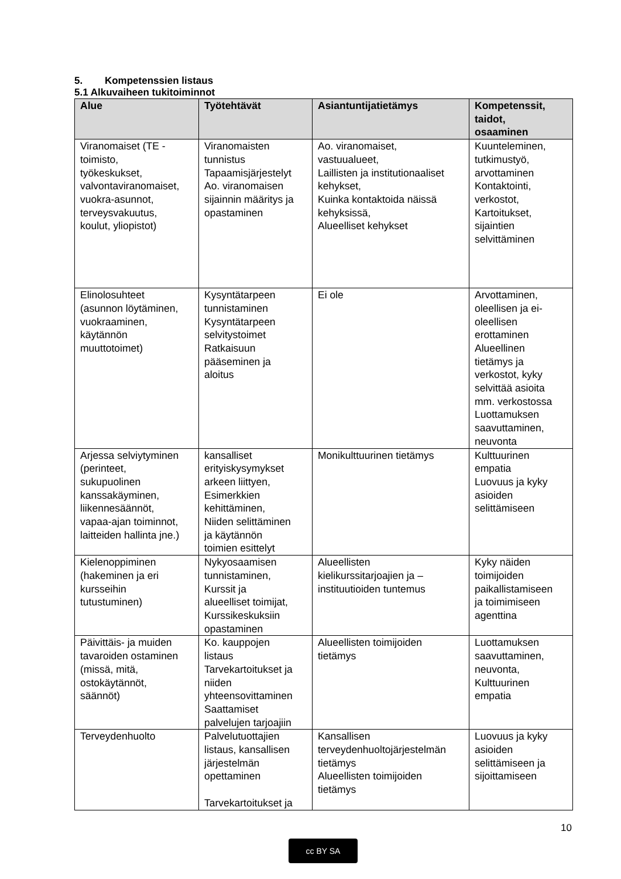5. Kompetenssien listaus
5.1 Alkuvaiheen tukitoiminnot
| Alue | Työtehtävät | Asiantuntijatietämys | Kompetenssit, taidot, osaaminen |
| --- | --- | --- | --- |
| Viranomaiset (TE - toimisto, työkeskukset, valvontaviranomaiset, vuokra-asunnot, terveysvakuutus, koulut, yliopistot) | Viranomaisten tunnistus Tapaamisjärjestelyt Ao. viranomaisen sijainnin määritys ja opastaminen | Ao. viranomaiset, vastuualueet, Laillisten ja institutionaaliset kehykset, Kuinka kontaktoida näissä kehyksissä, Alueelliset kehykset | Kuunteleminen, tutkimustyö, arvottaminen Kontaktointi, verkostot, Kartoitukset, sijaintien selvittäminen |
| Elinolosuhteet (asunnon löytäminen, vuokraaminen, käytännön muuttotoimet) | Kysyntätarpeen tunnistaminen Kysyntätarpeen selvitystoimet Ratkaisuun pääseminen ja aloitus | Ei ole | Arvottaminen, oleellisen ja ei- oleellisen erottaminen Alueellinen tietämys ja verkostot, kyky selvittää asioita mm. verkostossa Luottamuksen saavuttaminen, neuvonta |
| Arjessa selviytyminen (perinteet, sukupuolinen kanssakäyminen, liikennesäännöt, vapaa-ajan toiminnot, laitteiden hallinta jne.) | kansalliset erityiskysymykset arkeen liittyen, Esimerkkien kehittäminen, Niiden selittäminen ja käytännön toimien esittelyt | Monikulttuurinen tietämys | Kulttuurinen empatia Luovuus ja kyky asioiden selittämiseen |
| Kielenoppiminen (hakeminen ja eri kursseihin tutustuminen) | Nykyosaamisen tunnistaminen, Kurssit ja alueelliset toimijat, Kurssikeskuksiin opastaminen | Alueellisten kielikurssitarjoajien ja – instituutioiden tuntemus | Kyky näiden toimijoiden paikallistamiseen ja toimimiseen agenttina |
| Päivittäis- ja muiden tavaroiden ostaminen (missä, mitä, ostokäytännöt, säännöt) | Ko. kauppojen listaus Tarvekartoitukset ja niiden yhteensovittaminen Saattamiset palvelujen tarjoajiin | Alueellisten toimijoiden tietämys | Luottamuksen saavuttaminen, neuvonta, Kulttuurinen empatia |
| Terveydenhuolto | Palvelutuottajien listaus, kansallisen järjestelmän opettaminen Tarvekartoitukset ja | Kansallisen terveydenhuoltojärjestelmän tietämys Alueellisten toimijoiden tietämys | Luovuus ja kyky asioiden selittämiseen ja sijoittamiseen |
10
cc BY SA